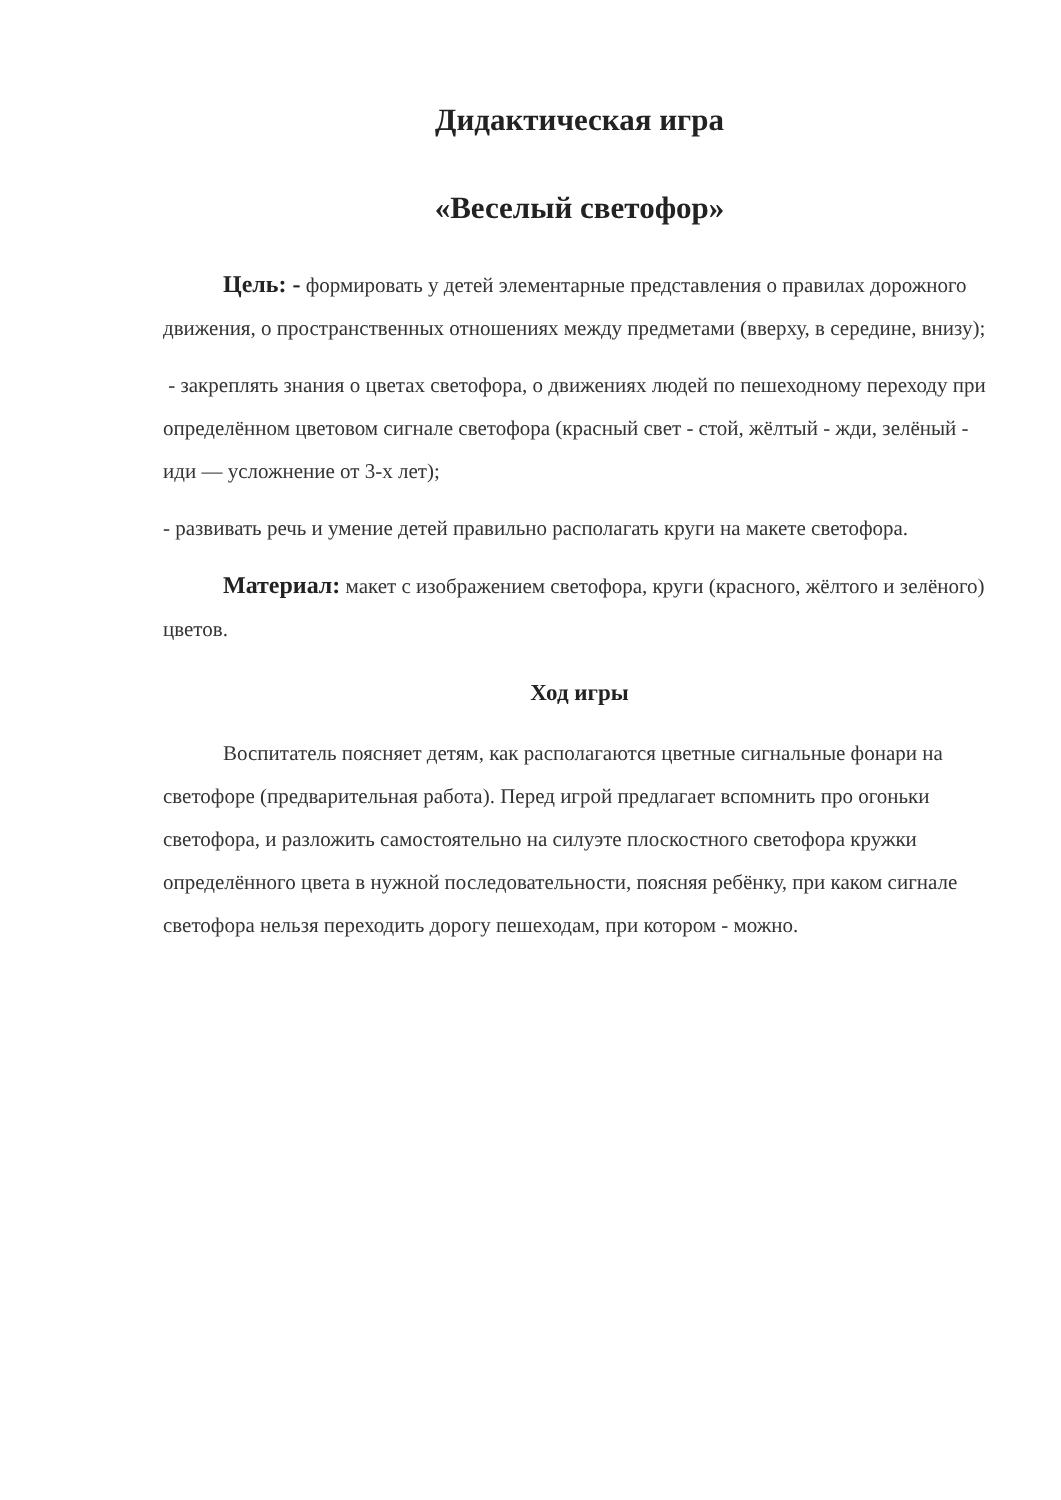Дидактическая игра
«Веселый светофор»
Цель: - формировать у детей элементарные представления о правилах дорожного движения, о пространственных отношениях между предметами (вверху, в середине, внизу);
- закреплять знания о цветах светофора, о движениях людей по пешеходному переходу при определённом цветовом сигнале светофора (красный свет - стой, жёлтый - жди, зелёный - иди — усложнение от 3-х лет);
- развивать речь и умение детей правильно располагать круги на макете светофора.
Материал: макет с изображением светофора, круги (красного, жёлтого и зелёного) цветов.
Ход игры
Воспитатель поясняет детям, как располагаются цветные сигнальные фонари на светофоре (предварительная работа). Перед игрой предлагает вспомнить про огоньки светофора, и разложить самостоятельно на силуэте плоскостного светофора кружки определённого цвета в нужной последовательности, поясняя ребёнку, при каком сигнале светофора нельзя переходить дорогу пешеходам, при котором - можно.